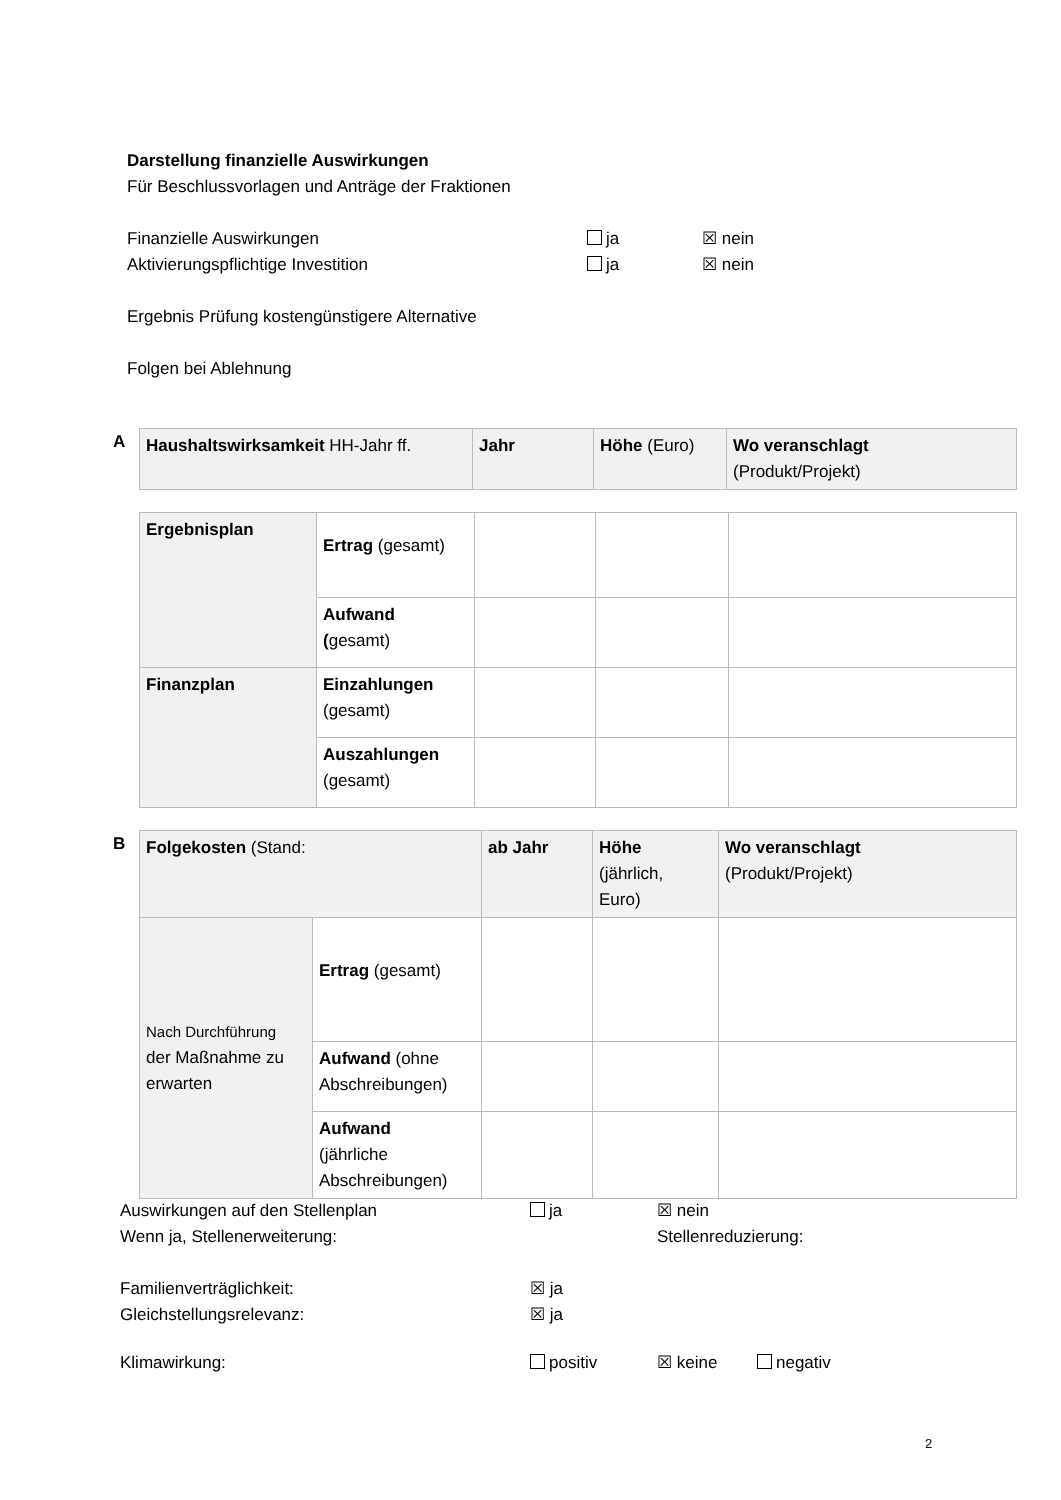Darstellung finanzielle Auswirkungen
Für Beschlussvorlagen und Anträge der Fraktionen
Finanzielle Auswirkungen ja ☒ nein
Aktivierungspflichtige Investition ja ☒ nein
Ergebnis Prüfung kostengünstigere Alternative
Folgen bei Ablehnung
A
| Haushaltswirksamkeit HH-Jahr ff. | Jahr | Höhe (Euro) | Wo veranschlagt (Produkt/Projekt) |
| Ergebnisplan | Ertrag (gesamt) | | | |
| | Aufwand ( gesamt) | | | |
| Finanzplan | Einzahlungen (gesamt) | | | |
| | Auszahlungen (gesamt) | | | |
B
| Folgekosten (Stand: | | ab Jahr | Höhe (jährlich, Euro) | Wo veranschlagt (Produkt/Projekt) |
| Nach Durchführung der Maßnahme zu erwarten | Ertrag (gesamt) | | | |
| | Aufwand (ohne Abschreibungen) | | | |
| | Aufwand (jährliche Abschreibungen) | | | |
Auswirkungen auf den Stellenplan ja ☒ nein
Wenn ja, Stellenerweiterung: Stellenreduzierung:
Familienverträglichkeit: ☒ ja
Gleichstellungsrelevanz: ☒ ja
Klimawirkung: positiv ☒ keine negativ
2